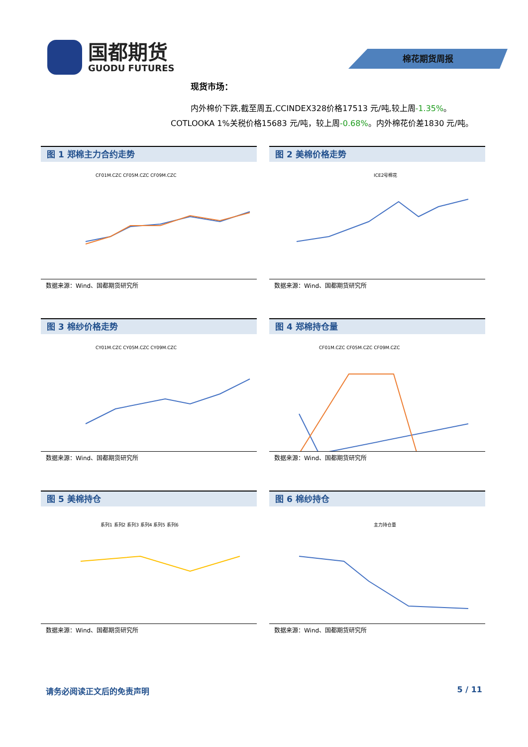国都期货
GUODU FUTURES
棉花期货周报
现货市场：
内外棉价下跌,截至周五,CCINDEX328价格17513 元/吨,较上周-1.35%。COTLOOKA 1%关税价格15683 元/吨，较上周-0.68%。内外棉花价差1830 元/吨。
图 1 郑棉主力合约走势
CF01M.CZC CF05M.CZC CF09M.CZC
数据来源：Wind、国都期货研究所
图 2 美棉价格走势
ICE2号棉花
数据来源：Wind、国都期货研究所
图 3 棉纱价格走势
CY01M.CZC CY05M.CZC CY09M.CZC
数据来源：Wind、国都期货研究所
图 4 郑棉持仓量
CF01M.CZC CF05M.CZC CF09M.CZC
数据来源：Wind、国都期货研究所
图 5 美棉持仓
系列1 系列2 系列3 系列4 系列5 系列6
数据来源：Wind、国都期货研究所
图 6 棉纱持仓
主力持仓量
数据来源：Wind、国都期货研究所
请务必阅读正文后的免责声明 5 / 11